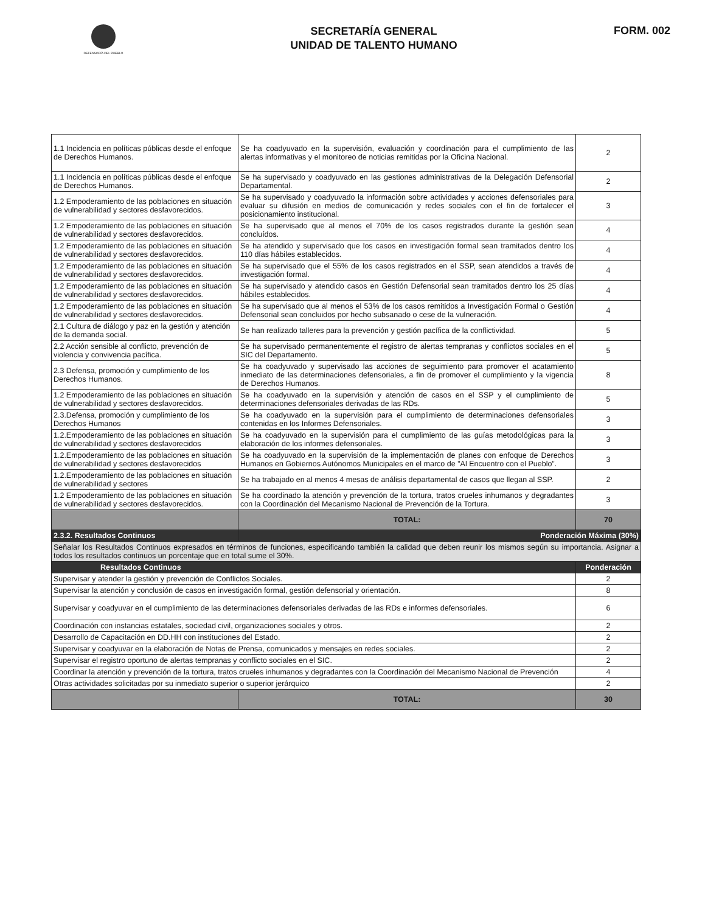DEFENSORÍA DEL PUEBLO
SECRETARÍA GENERAL
UNIDAD DE TALENTO HUMANO
FORM. 002
| 1.1 Incidencia en políticas públicas desde el enfoque de Derechos Humanos. | Se ha coadyuvado en la supervisión, evaluación y coordinación para el cumplimiento de las alertas informativas y el monitoreo de noticias remitidas por la Oficina Nacional. | 2 |
| 1.1 Incidencia en políticas públicas desde el enfoque de Derechos Humanos. | Se ha supervisado y coadyuvado en las gestiones administrativas de la Delegación Defensorial Departamental. | 2 |
| 1.2 Empoderamiento de las poblaciones en situación de vulnerabilidad y sectores desfavorecidos. | Se ha supervisado y coadyuvado la información sobre actividades y acciones defensoriales para evaluar su difusión en medios de comunicación y redes sociales con el fin de fortalecer el posicionamiento institucional. | 3 |
| 1.2 Empoderamiento de las poblaciones en situación de vulnerabilidad y sectores desfavorecidos. | Se ha supervisado que al menos el 70% de los casos registrados durante la gestión sean concluídos. | 4 |
| 1.2 Empoderamiento de las poblaciones en situación de vulnerabilidad y sectores desfavorecidos. | Se ha atendido y supervisado que los casos en investigación formal sean tramitados dentro los 110 días hábiles establecidos. | 4 |
| 1.2 Empoderamiento de las poblaciones en situación de vulnerabilidad y sectores desfavorecidos. | Se ha supervisado que el 55% de los casos registrados en el SSP, sean atendidos a través de investigación formal. | 4 |
| 1.2 Empoderamiento de las poblaciones en situación de vulnerabilidad y sectores desfavorecidos. | Se ha supervisado y atendido casos en Gestión Defensorial sean tramitados dentro los 25 días hábiles establecidos. | 4 |
| 1.2 Empoderamiento de las poblaciones en situación de vulnerabilidad y sectores desfavorecidos. | Se ha supervisado que al menos el 53% de los casos remitidos a Investigación Formal o Gestión Defensorial sean concluidos por hecho subsanado o cese de la vulneración. | 4 |
| 2.1 Cultura de diálogo y paz en la gestión y atención de la demanda social. | Se han realizado talleres para la prevención y gestión pacífica de la conflictividad. | 5 |
| 2.2 Acción sensible al conflicto, prevención de violencia y convivencia pacífica. | Se ha supervisado permanentemente el registro de alertas tempranas y conflictos sociales en el SIC del Departamento. | 5 |
| 2.3 Defensa, promoción y cumplimiento de los Derechos Humanos. | Se ha coadyuvado y supervisado las acciones de seguimiento para promover el acatamiento inmediato de las determinaciones defensoriales, a fin de promover el cumplimiento y la vigencia de Derechos Humanos. | 8 |
| 1.2 Empoderamiento de las poblaciones en situación de vulnerabilidad y sectores desfavorecidos. | Se ha coadyuvado en la supervisión y atención de casos en el SSP y el cumplimiento de determinaciones defensoriales derivadas de las RDs. | 5 |
| 2.3.Defensa, promoción y cumplimiento de los Derechos Humanos | Se ha coadyuvado en la supervisión para el cumplimiento de determinaciones defensoriales contenidas en los Informes Defensoriales. | 3 |
| 1.2.Empoderamiento de las poblaciones en situación de vulnerabilidad y sectores desfavorecidos | Se ha coadyuvado en la supervisión para el cumplimiento de las guías metodológicas para la elaboración de los informes defensoriales. | 3 |
| 1.2.Empoderamiento de las poblaciones en situación de vulnerabilidad y sectores desfavorecidos | Se ha coadyuvado en la supervisión de la implementación de planes con enfoque de Derechos Humanos en Gobiernos Autónomos Municipales en el marco de "Al Encuentro con el Pueblo". | 3 |
| 1.2.Empoderamiento de las poblaciones en situación de vulnerabilidad y sectores | Se ha trabajado en al menos 4 mesas de análisis departamental de casos que llegan al SSP. | 2 |
| 1.2 Empoderamiento de las poblaciones en situación de vulnerabilidad y sectores desfavorecidos. | Se ha coordinado la atención y prevención de la tortura, tratos crueles inhumanos y degradantes con la Coordinación del Mecanismo Nacional de Prevención de la Tortura. | 3 |
| | TOTAL: | 70 |
| 2.3.2. Resultados Continuos | Ponderación Máxima (30%) | |
| Señalar los Resultados Continuos expresados en términos de funciones, especificando también la calidad que deben reunir los mismos según su importancia. Asignar a todos los resultados continuos un porcentaje que en total sume el 30%. | | |
| Resultados Continuos | | Ponderación |
| Supervisar y atender la gestión y prevención de Conflictos Sociales. | | 2 |
| Supervisar la atención y conclusión de casos en investigación formal, gestión defensorial y orientación. | | 8 |
| Supervisar y coadyuvar en el cumplimiento de las determinaciones defensoriales derivadas de las RDs e informes defensoriales. | | 6 |
| Coordinación con instancias estatales, sociedad civil, organizaciones sociales y otros. | | 2 |
| Desarrollo de Capacitación en DD.HH con instituciones del Estado. | | 2 |
| Supervisar y coadyuvar en la elaboración de Notas de Prensa, comunicados y mensajes en redes sociales. | | 2 |
| Supervisar el registro oportuno de alertas tempranas y conflicto sociales en el SIC. | | 2 |
| Coordinar la atención y prevención de la tortura, tratos crueles inhumanos y degradantes con la Coordinación del Mecanismo Nacional de Prevención | | 4 |
| Otras actividades solicitadas por su inmediato superior o superior jerárquico | | 2 |
| | TOTAL: | 30 |